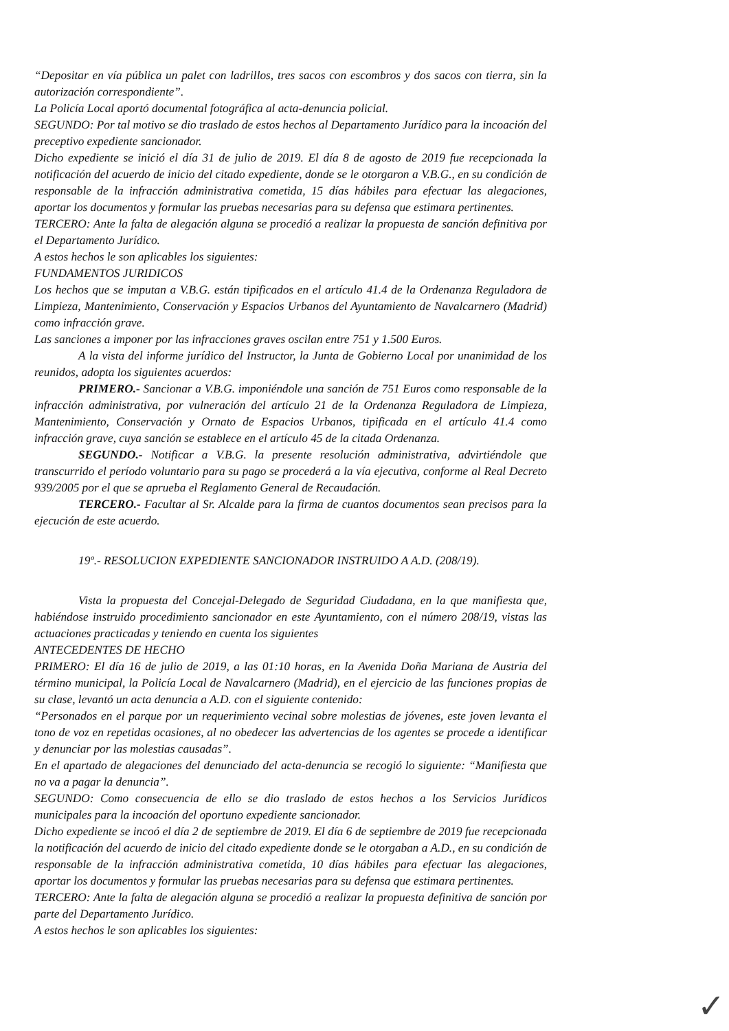“Depositar en vía pública un palet con ladrillos, tres sacos con escombros y dos sacos con tierra, sin la autorización correspondiente”.
La Policía Local aportó documental fotográfica al acta-denuncia policial.
SEGUNDO: Por tal motivo se dio traslado de estos hechos al Departamento Jurídico para la incoación del preceptivo expediente sancionador.
Dicho expediente se inició el día 31 de julio de 2019. El día 8 de agosto de 2019 fue recepcionada la notificación del acuerdo de inicio del citado expediente, donde se le otorgaron a V.B.G., en su condición de responsable de la infracción administrativa cometida, 15 días hábiles para efectuar las alegaciones, aportar los documentos y formular las pruebas necesarias para su defensa que estimara pertinentes.
TERCERO: Ante la falta de alegación alguna se procedió a realizar la propuesta de sanción definitiva por el Departamento Jurídico.
A estos hechos le son aplicables los siguientes:
FUNDAMENTOS JURIDICOS
Los hechos que se imputan a V.B.G. están tipificados en el artículo 41.4 de la Ordenanza Reguladora de Limpieza, Mantenimiento, Conservación y Espacios Urbanos del Ayuntamiento de Navalcarnero (Madrid) como infracción grave.
Las sanciones a imponer por las infracciones graves oscilan entre 751 y 1.500 Euros.
A la vista del informe jurídico del Instructor, la Junta de Gobierno Local por unanimidad de los reunidos, adopta los siguientes acuerdos:
PRIMERO.- Sancionar a V.B.G. imponiéndole una sanción de 751 Euros como responsable de la infracción administrativa, por vulneración del artículo 21 de la Ordenanza Reguladora de Limpieza, Mantenimiento, Conservación y Ornato de Espacios Urbanos, tipificada en el artículo 41.4 como infracción grave, cuya sanción se establece en el artículo 45 de la citada Ordenanza.
SEGUNDO.- Notificar a V.B.G. la presente resolución administrativa, advirtiéndole que transcurrido el período voluntario para su pago se procederá a la vía ejecutiva, conforme al Real Decreto 939/2005 por el que se aprueba el Reglamento General de Recaudación.
TERCERO.- Facultar al Sr. Alcalde para la firma de cuantos documentos sean precisos para la ejecución de este acuerdo.
19º.- RESOLUCION EXPEDIENTE SANCIONADOR INSTRUIDO A A.D. (208/19).
Vista la propuesta del Concejal-Delegado de Seguridad Ciudadana, en la que manifiesta que, habiéndose instruido procedimiento sancionador en este Ayuntamiento, con el número 208/19, vistas las actuaciones practicadas y teniendo en cuenta los siguientes
ANTECEDENTES DE HECHO
PRIMERO: El día 16 de julio de 2019, a las 01:10 horas, en la Avenida Doña Mariana de Austria del término municipal, la Policía Local de Navalcarnero (Madrid), en el ejercicio de las funciones propias de su clase, levantó un acta denuncia a A.D. con el siguiente contenido:
“Personados en el parque por un requerimiento vecinal sobre molestias de jóvenes, este joven levanta el tono de voz en repetidas ocasiones, al no obedecer las advertencias de los agentes se procede a identificar y denunciar por las molestias causadas”.
En el apartado de alegaciones del denunciado del acta-denuncia se recogió lo siguiente: “Manifiesta que no va a pagar la denuncia”.
SEGUNDO: Como consecuencia de ello se dio traslado de estos hechos a los Servicios Jurídicos municipales para la incoación del oportuno expediente sancionador.
Dicho expediente se incoó el día 2 de septiembre de 2019. El día 6 de septiembre de 2019 fue recepcionada la notificación del acuerdo de inicio del citado expediente donde se le otorgaban a A.D., en su condición de responsable de la infracción administrativa cometida, 10 días hábiles para efectuar las alegaciones, aportar los documentos y formular las pruebas necesarias para su defensa que estimara pertinentes.
TERCERO: Ante la falta de alegación alguna se procedió a realizar la propuesta definitiva de sanción por parte del Departamento Jurídico.
A estos hechos le son aplicables los siguientes:
✓